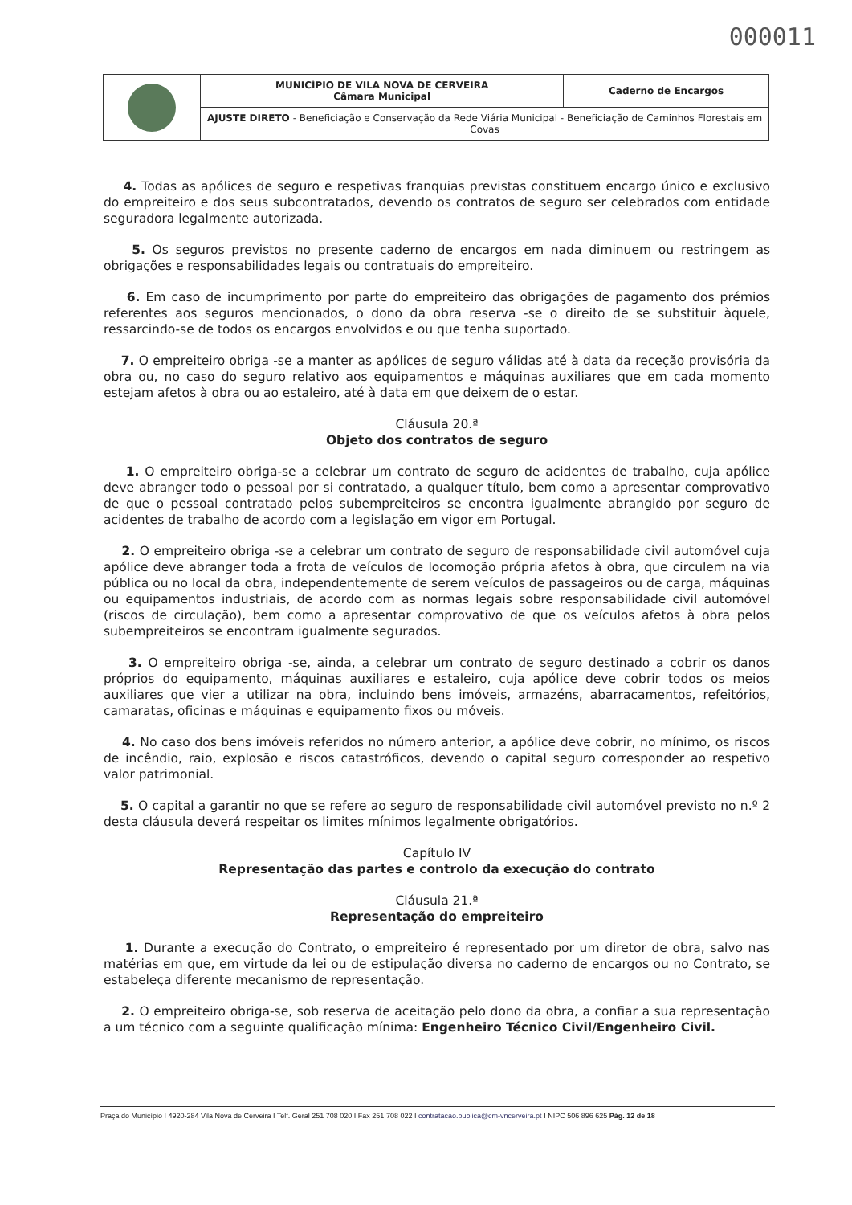000011
| | MUNICÍPIO DE VILA NOVA DE CERVEIRA Câmara Municipal | Caderno de Encargos |
| | AJUSTE DIRETO - Beneficiação e Conservação da Rede Viária Municipal - Beneficiação de Caminhos Florestais em Covas | |
4. Todas as apólices de seguro e respetivas franquias previstas constituem encargo único e exclusivo do empreiteiro e dos seus subcontratados, devendo os contratos de seguro ser celebrados com entidade seguradora legalmente autorizada.
5. Os seguros previstos no presente caderno de encargos em nada diminuem ou restringem as obrigações e responsabilidades legais ou contratuais do empreiteiro.
6. Em caso de incumprimento por parte do empreiteiro das obrigações de pagamento dos prémios referentes aos seguros mencionados, o dono da obra reserva -se o direito de se substituir àquele, ressarcindo-se de todos os encargos envolvidos e ou que tenha suportado.
7. O empreiteiro obriga -se a manter as apólices de seguro válidas até à data da receção provisória da obra ou, no caso do seguro relativo aos equipamentos e máquinas auxiliares que em cada momento estejam afetos à obra ou ao estaleiro, até à data em que deixem de o estar.
Cláusula 20.ª
Objeto dos contratos de seguro
1. O empreiteiro obriga-se a celebrar um contrato de seguro de acidentes de trabalho, cuja apólice deve abranger todo o pessoal por si contratado, a qualquer título, bem como a apresentar comprovativo de que o pessoal contratado pelos subempreiteiros se encontra igualmente abrangido por seguro de acidentes de trabalho de acordo com a legislação em vigor em Portugal.
2. O empreiteiro obriga -se a celebrar um contrato de seguro de responsabilidade civil automóvel cuja apólice deve abranger toda a frota de veículos de locomoção própria afetos à obra, que circulem na via pública ou no local da obra, independentemente de serem veículos de passageiros ou de carga, máquinas ou equipamentos industriais, de acordo com as normas legais sobre responsabilidade civil automóvel (riscos de circulação), bem como a apresentar comprovativo de que os veículos afetos à obra pelos subempreiteiros se encontram igualmente segurados.
3. O empreiteiro obriga -se, ainda, a celebrar um contrato de seguro destinado a cobrir os danos próprios do equipamento, máquinas auxiliares e estaleiro, cuja apólice deve cobrir todos os meios auxiliares que vier a utilizar na obra, incluindo bens imóveis, armazéns, abarracamentos, refeitórios, camaratas, oficinas e máquinas e equipamento fixos ou móveis.
4. No caso dos bens imóveis referidos no número anterior, a apólice deve cobrir, no mínimo, os riscos de incêndio, raio, explosão e riscos catastróficos, devendo o capital seguro corresponder ao respetivo valor patrimonial.
5. O capital a garantir no que se refere ao seguro de responsabilidade civil automóvel previsto no n.º 2 desta cláusula deverá respeitar os limites mínimos legalmente obrigatórios.
Capítulo IV
Representação das partes e controlo da execução do contrato
Cláusula 21.ª
Representação do empreiteiro
1. Durante a execução do Contrato, o empreiteiro é representado por um diretor de obra, salvo nas matérias em que, em virtude da lei ou de estipulação diversa no caderno de encargos ou no Contrato, se estabeleça diferente mecanismo de representação.
2. O empreiteiro obriga-se, sob reserva de aceitação pelo dono da obra, a confiar a sua representação a um técnico com a seguinte qualificação mínima: Engenheiro Técnico Civil/Engenheiro Civil.
Praça do Município I 4920-284 Vila Nova de Cerveira I Telf. Geral 251 708 020 I Fax 251 708 022 I contratacao.publica@cm-vncerveira.pt I NIPC 506 896 625 Pág. 12 de 18